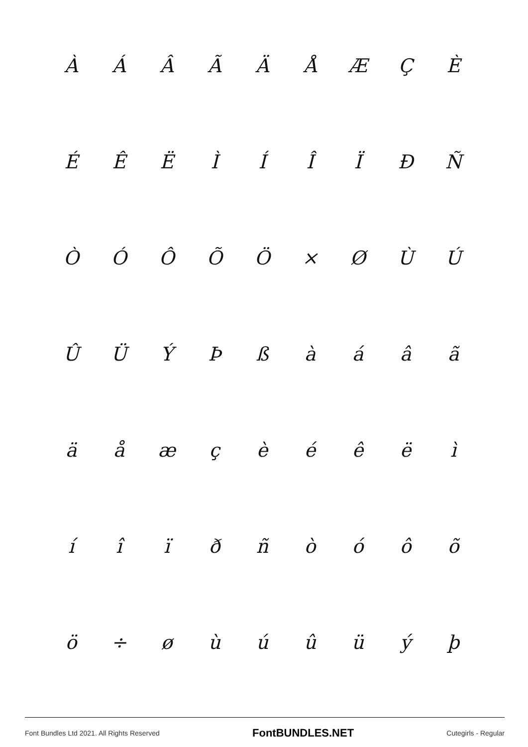| À | Á | Â | Ã | Ä | Å | Æ | Ç | È |
| É | Ê | Ë | Ì | Í | Î | Ï | Ð | Ñ |
| Ò | Ó | Ô | Õ | Ö | × | Ø | Ù | Ú |
| Û | Ü | Ý | Þ | ß | à | á | â | ã |
| ä | å | æ | ç | è | é | ê | ë | ì |
| í | î | ï | ð | ñ | ò | ó | ô | õ |
| ö | ÷ | ø | ù | ú | û | ü | ý | þ |
Font Bundles Ltd 2021. All Rights Reserved FontBUNDLES.NET Cutegirls - Regular